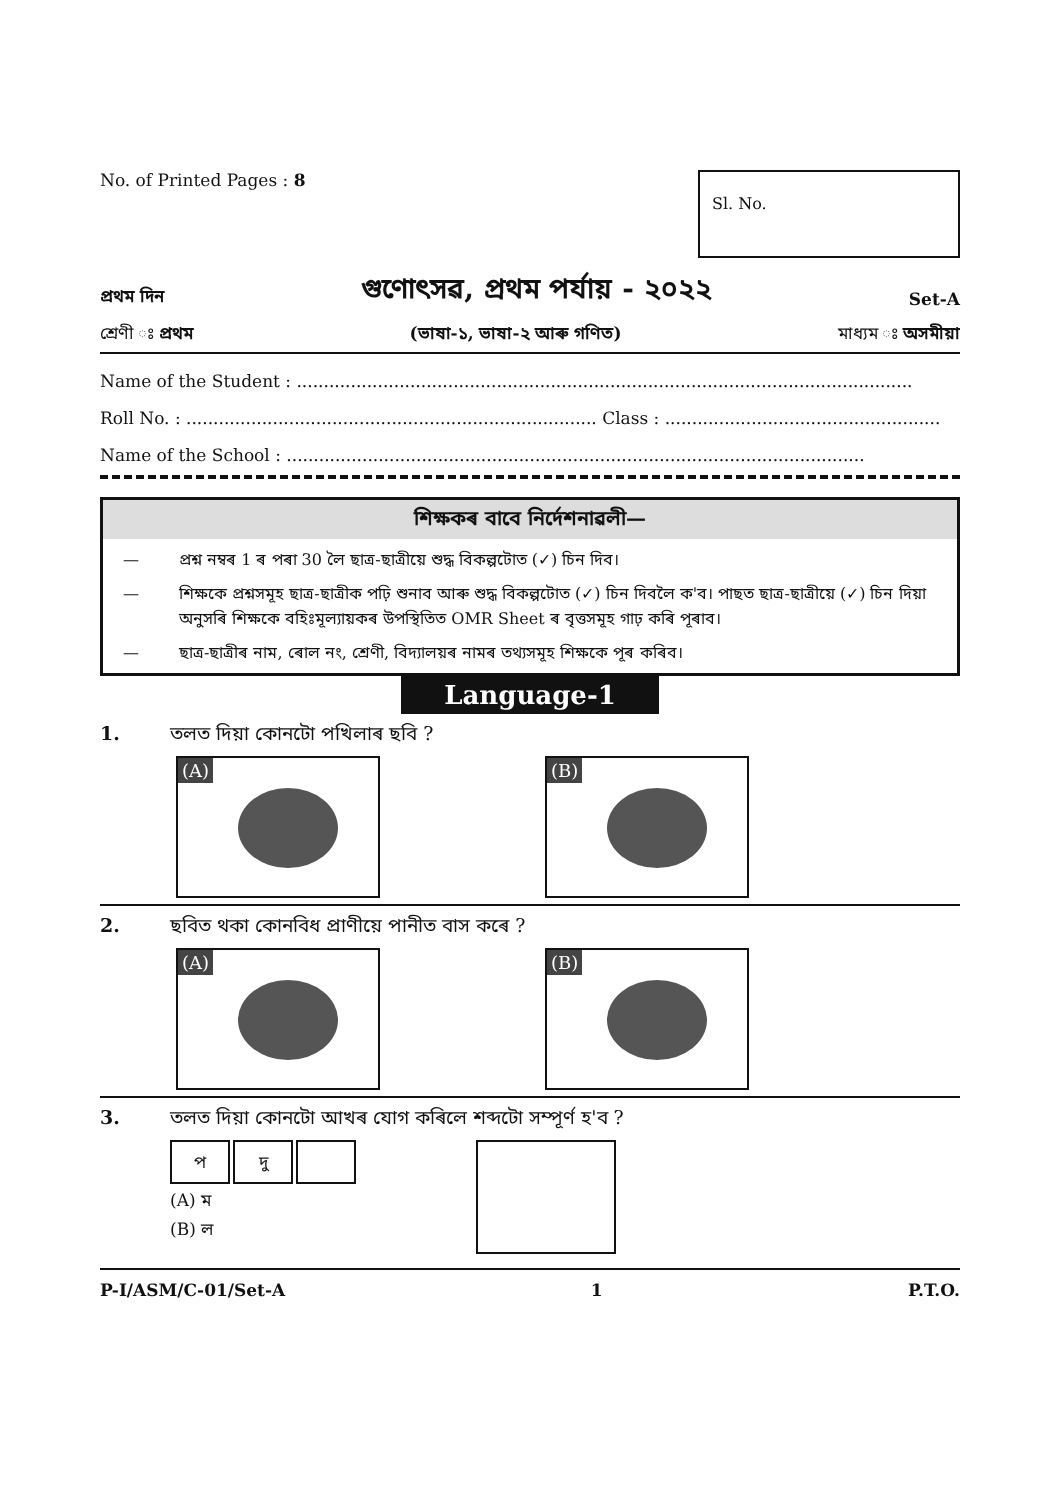No. of Printed Pages : 8
Sl. No.
প্ৰথম দিন গুণোৎসৱ, প্ৰথম পৰ্যায় - ২০২২ Set-A
শ্ৰেণী ঃ প্ৰথম (ভাষা-১, ভাষা-২ আৰু গণিত) মাধ্যম ঃ অসমীয়া
Name of the Student : ..................................................................................................................
Roll No. : ............................................................................ Class : ...................................................
Name of the School : ...........................................................................................................
শিক্ষকৰ বাবে নিৰ্দেশনাৱলী—
— প্ৰশ্ন নম্বৰ 1 ৰ পৰা 30 লৈ ছাত্ৰ-ছাত্ৰীয়ে শুদ্ধ বিকল্পটোত (✓) চিন দিব।
— শিক্ষকে প্ৰশ্নসমূহ ছাত্ৰ-ছাত্ৰীক পঢ়ি শুনাব আৰু শুদ্ধ বিকল্পটোত (✓) চিন দিবলৈ ক'ব। পাছত ছাত্ৰ-ছাত্ৰীয়ে (✓) চিন দিয়া অনুসৰি শিক্ষকে বহিঃমূল্যায়কৰ উপস্থিতিত OMR Sheet ৰ বৃত্তসমূহ গাঢ় কৰি পূৰাব।
— ছাত্ৰ-ছাত্ৰীৰ নাম, ৰোল নং, শ্ৰেণী, বিদ্যালয়ৰ নামৰ তথ্যসমূহ শিক্ষকে পূৰ কৰিব।
Language-1
1. তলত দিয়া কোনটো পখিলাৰ ছবি ?
(A)
(B)
2. ছবিত থকা কোনবিধ প্ৰাণীয়ে পানীত বাস কৰে ?
(A)
(B)
3. তলত দিয়া কোনটো আখৰ যোগ কৰিলে শব্দটো সম্পূৰ্ণ হ'ব ?
প দু
(A) ম
(B) ল
P-I/ASM/C-01/Set-A 1 P.T.O.